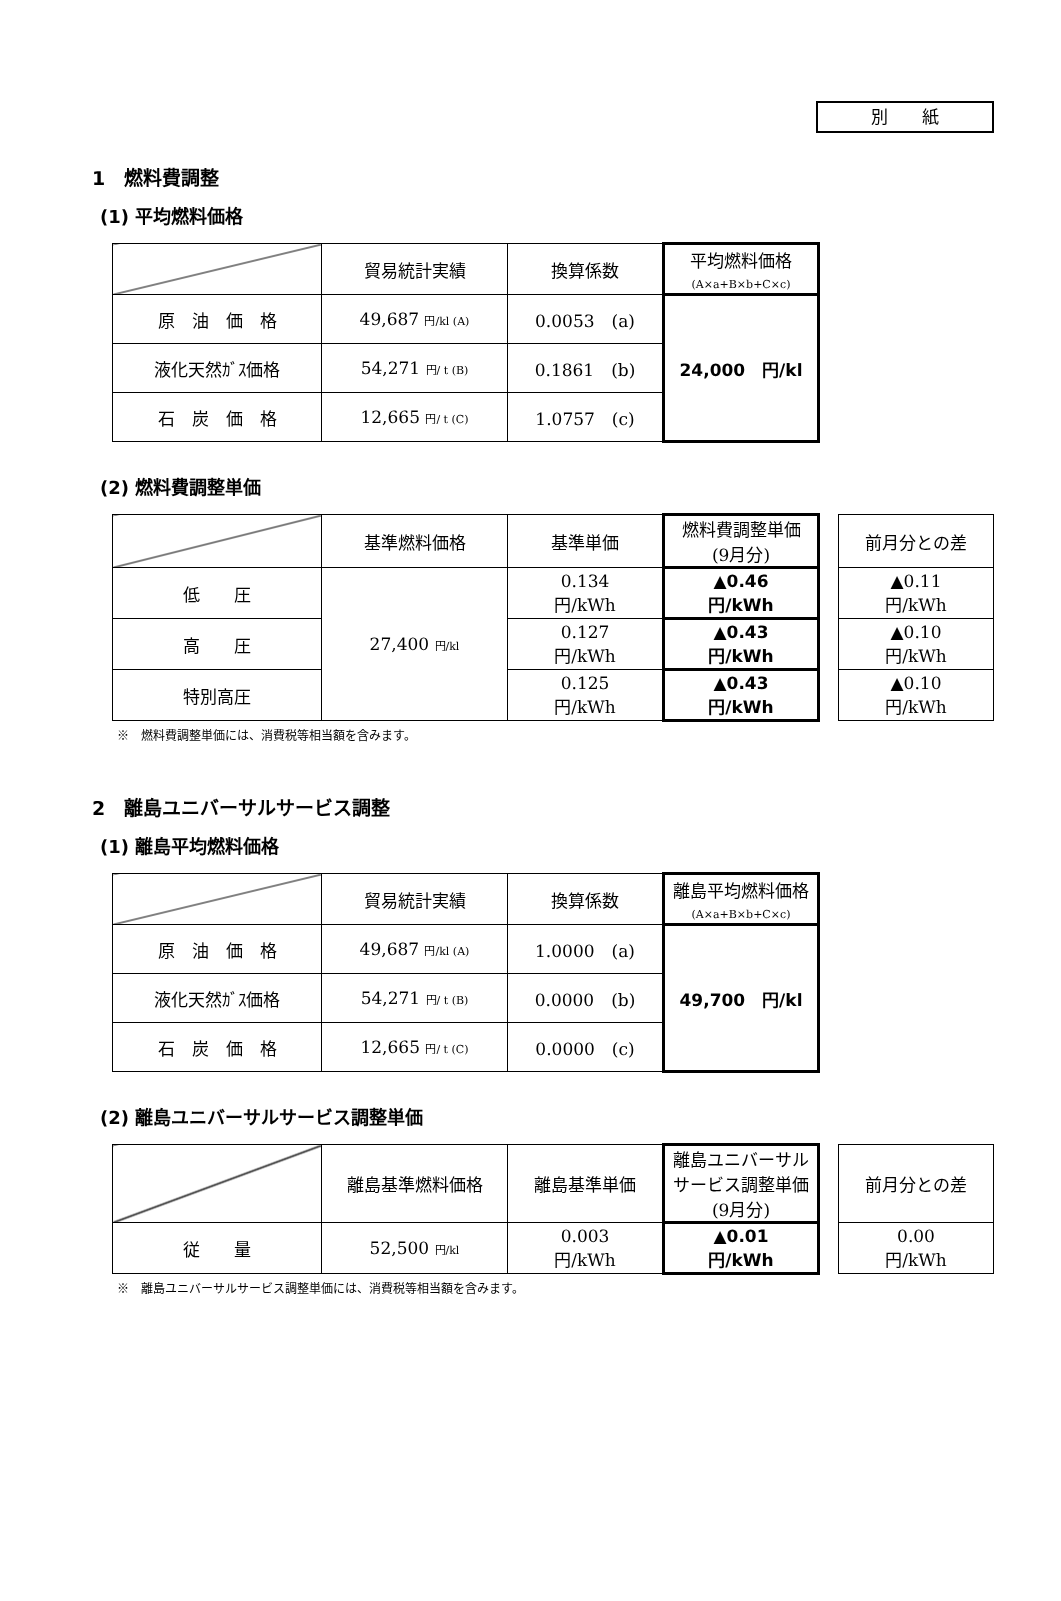別　　紙
1　燃料費調整
(1) 平均燃料価格
| | 貿易統計実績 | 換算係数 | 平均燃料価格 (A×a+B×b+C×c) |
| 原 油 価 格 | 49,687 円/kl (A) | 0.0053 (a) | 24,000 円/kl |
| 液化天然ｶﾞｽ価格 | 54,271 円/ t (B) | 0.1861 (b) | |
| 石 炭 価 格 | 12,665 円/ t (C) | 1.0757 (c) | |
(2) 燃料費調整単価
| | 基準燃料価格 | 基準単価 | 燃料費調整単価 (9月分) | | 前月分との差 |
| 低 圧 | 27,400 円/kl | 0.134 円/kWh | ▲0.46 円/kWh | | ▲0.11 円/kWh |
| 高 圧 | | 0.127 円/kWh | ▲0.43 円/kWh | | ▲0.10 円/kWh |
| 特別高圧 | | 0.125 円/kWh | ▲0.43 円/kWh | | ▲0.10 円/kWh |
※　燃料費調整単価には、消費税等相当額を含みます。
2　離島ユニバーサルサービス調整
(1) 離島平均燃料価格
| | 貿易統計実績 | 換算係数 | 離島平均燃料価格 (A×a+B×b+C×c) |
| 原 油 価 格 | 49,687 円/kl (A) | 1.0000 (a) | 49,700 円/kl |
| 液化天然ｶﾞｽ価格 | 54,271 円/ t (B) | 0.0000 (b) | |
| 石 炭 価 格 | 12,665 円/ t (C) | 0.0000 (c) | |
(2) 離島ユニバーサルサービス調整単価
| | 離島基準燃料価格 | 離島基準単価 | 離島ユニバーサル サービス調整単価 (9月分) | | 前月分との差 |
| 従 量 | 52,500 円/kl | 0.003 円/kWh | ▲0.01 円/kWh | | 0.00 円/kWh |
※　離島ユニバーサルサービス調整単価には、消費税等相当額を含みます。